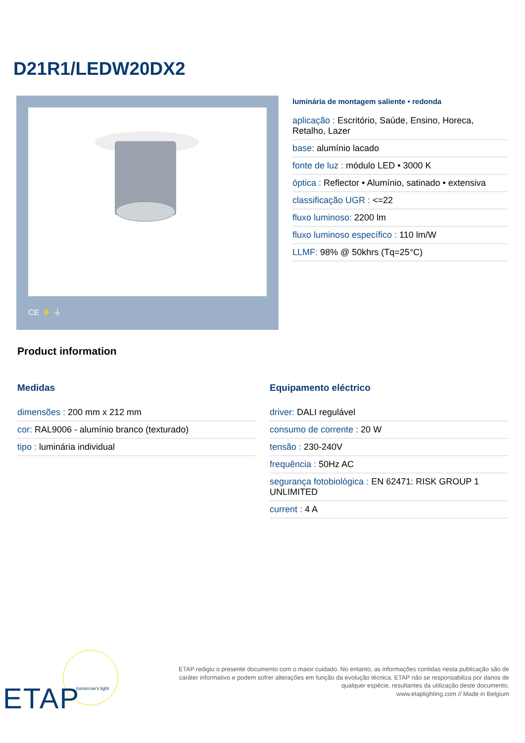D21R1/LEDW20DX2
CE ⚡ ⏚
luminária de montagem saliente • redonda
aplicação : Escritório, Saúde, Ensino, Horeca, Retalho, Lazer
base: alumínio lacado
fonte de luz : módulo LED • 3000 K
óptica : Reflector • Alumínio, satinado • extensiva
classificação UGR : <=22
fluxo luminoso: 2200 lm
fluxo luminoso específico : 110 lm/W
LLMF: 98% @ 50khrs (Tq=25°C)
Product information
Medidas
dimensões : 200 mm x 212 mm
cor: RAL9006 - alumínio branco (texturado)
tipo : luminária individual
Equipamento eléctrico
driver: DALI regulável
consumo de corrente : 20 W
tensão : 230-240V
frequência : 50Hz AC
segurança fotobiológica : EN 62471: RISK GROUP 1 UNLIMITED
current : 4 A
ETAP tomorrow's light
ETAP redigiu o presente documento com o maior cuidado. No entanto, as informações contidas nesta publicação são de caráter informativo e podem sofrer alterações em função da evolução técnica. ETAP não se responsabiliza por danos de qualquer espécie, resultantes da utilização deste documento.
www.etaplighting.com // Made in Belgium